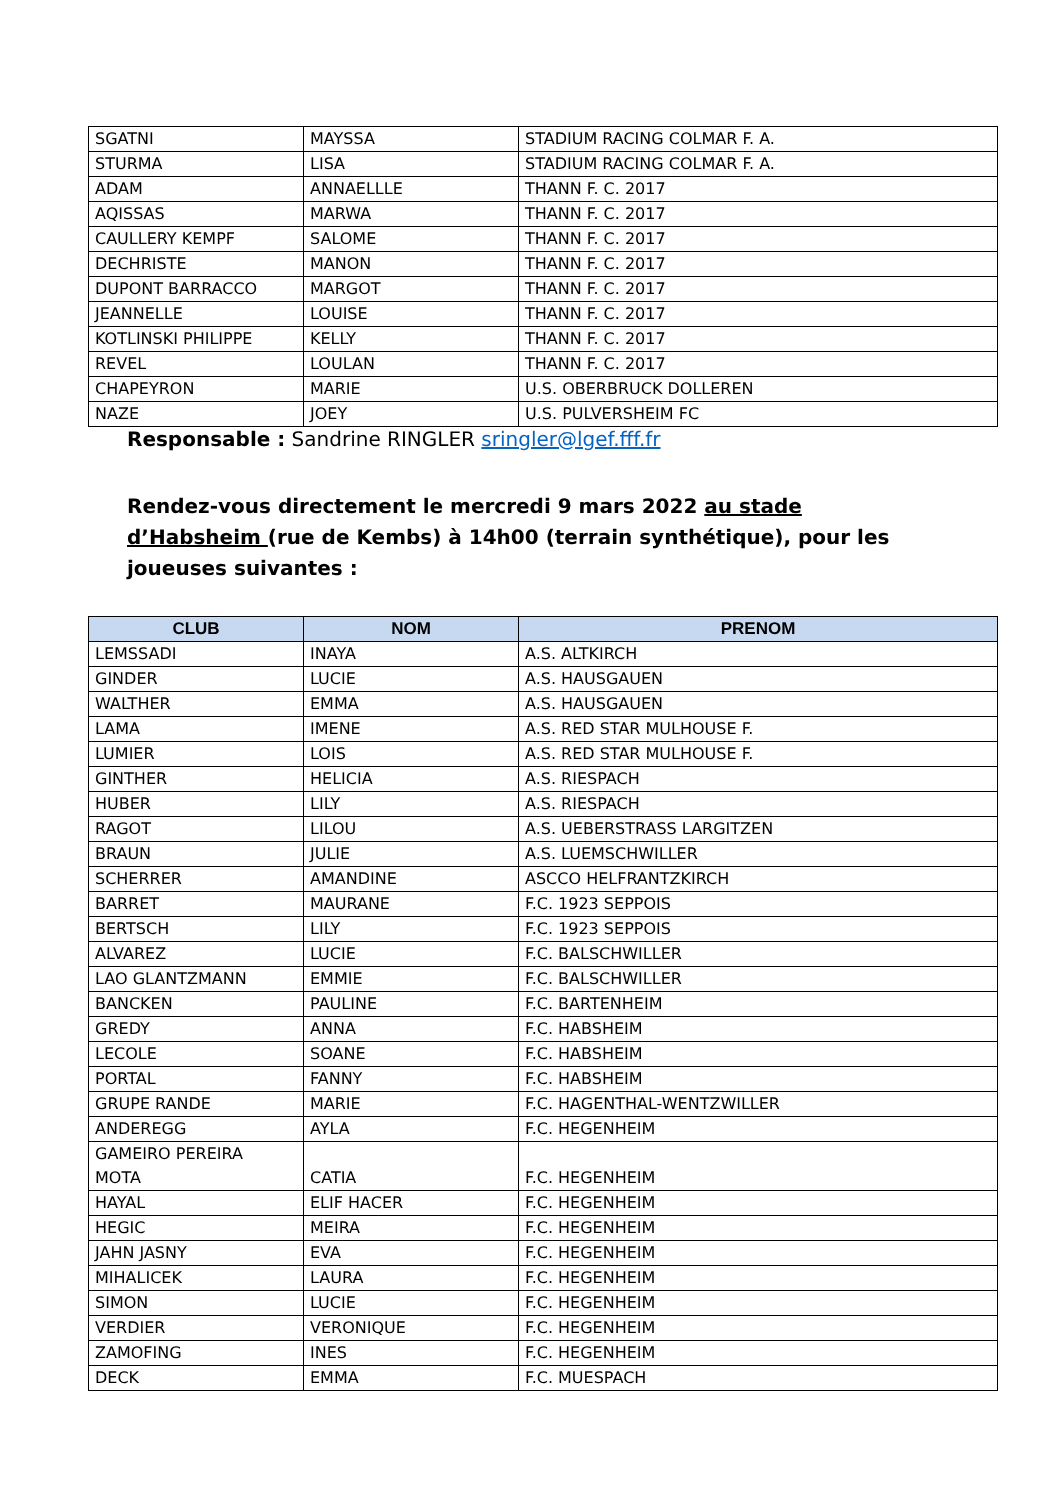| SGATNI | MAYSSA | STADIUM RACING COLMAR F. A. |
| STURMA | LISA | STADIUM RACING COLMAR F. A. |
| ADAM | ANNAELLLE | THANN F. C. 2017 |
| AQISSAS | MARWA | THANN F. C. 2017 |
| CAULLERY KEMPF | SALOME | THANN F. C. 2017 |
| DECHRISTE | MANON | THANN F. C. 2017 |
| DUPONT BARRACCO | MARGOT | THANN F. C. 2017 |
| JEANNELLE | LOUISE | THANN F. C. 2017 |
| KOTLINSKI PHILIPPE | KELLY | THANN F. C. 2017 |
| REVEL | LOULAN | THANN F. C. 2017 |
| CHAPEYRON | MARIE | U.S. OBERBRUCK DOLLEREN |
| NAZE | JOEY | U.S. PULVERSHEIM FC |
Responsable : Sandrine RINGLER sringler@lgef.fff.fr
Rendez-vous directement le mercredi 9 mars 2022 au stade d’Habsheim (rue de Kembs) à 14h00 (terrain synthétique), pour les joueuses suivantes :
| CLUB | NOM | PRENOM |
| --- | --- | --- |
| LEMSSADI | INAYA | A.S. ALTKIRCH |
| GINDER | LUCIE | A.S. HAUSGAUEN |
| WALTHER | EMMA | A.S. HAUSGAUEN |
| LAMA | IMENE | A.S. RED STAR MULHOUSE F. |
| LUMIER | LOIS | A.S. RED STAR MULHOUSE F. |
| GINTHER | HELICIA | A.S. RIESPACH |
| HUBER | LILY | A.S. RIESPACH |
| RAGOT | LILOU | A.S. UEBERSTRASS LARGITZEN |
| BRAUN | JULIE | A.S. LUEMSCHWILLER |
| SCHERRER | AMANDINE | ASCCO HELFRANTZKIRCH |
| BARRET | MAURANE | F.C. 1923 SEPPOIS |
| BERTSCH | LILY | F.C. 1923 SEPPOIS |
| ALVAREZ | LUCIE | F.C. BALSCHWILLER |
| LAO GLANTZMANN | EMMIE | F.C. BALSCHWILLER |
| BANCKEN | PAULINE | F.C. BARTENHEIM |
| GREDY | ANNA | F.C. HABSHEIM |
| LECOLE | SOANE | F.C. HABSHEIM |
| PORTAL | FANNY | F.C. HABSHEIM |
| GRUPE RANDE | MARIE | F.C. HAGENTHAL-WENTZWILLER |
| ANDEREGG | AYLA | F.C. HEGENHEIM |
| GAMEIRO PEREIRA MOTA | CATIA | F.C. HEGENHEIM |
| HAYAL | ELIF HACER | F.C. HEGENHEIM |
| HEGIC | MEIRA | F.C. HEGENHEIM |
| JAHN JASNY | EVA | F.C. HEGENHEIM |
| MIHALICEK | LAURA | F.C. HEGENHEIM |
| SIMON | LUCIE | F.C. HEGENHEIM |
| VERDIER | VERONIQUE | F.C. HEGENHEIM |
| ZAMOFING | INES | F.C. HEGENHEIM |
| DECK | EMMA | F.C. MUESPACH |